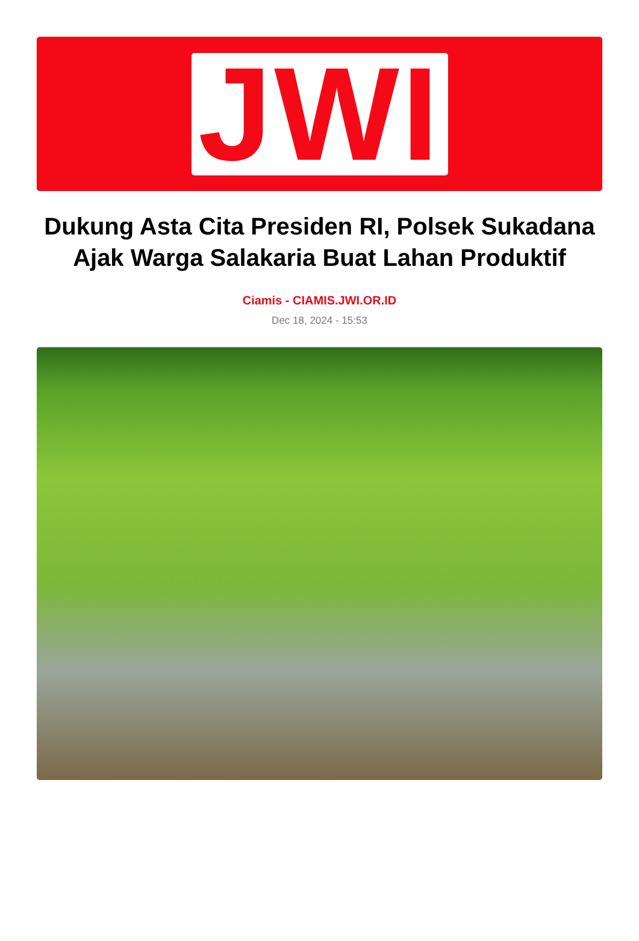JWI
Dukung Asta Cita Presiden RI, Polsek Sukadana Ajak Warga Salakaria Buat Lahan Produktif
Ciamis - CIAMIS.JWI.OR.ID
Dec 18, 2024 - 15:53